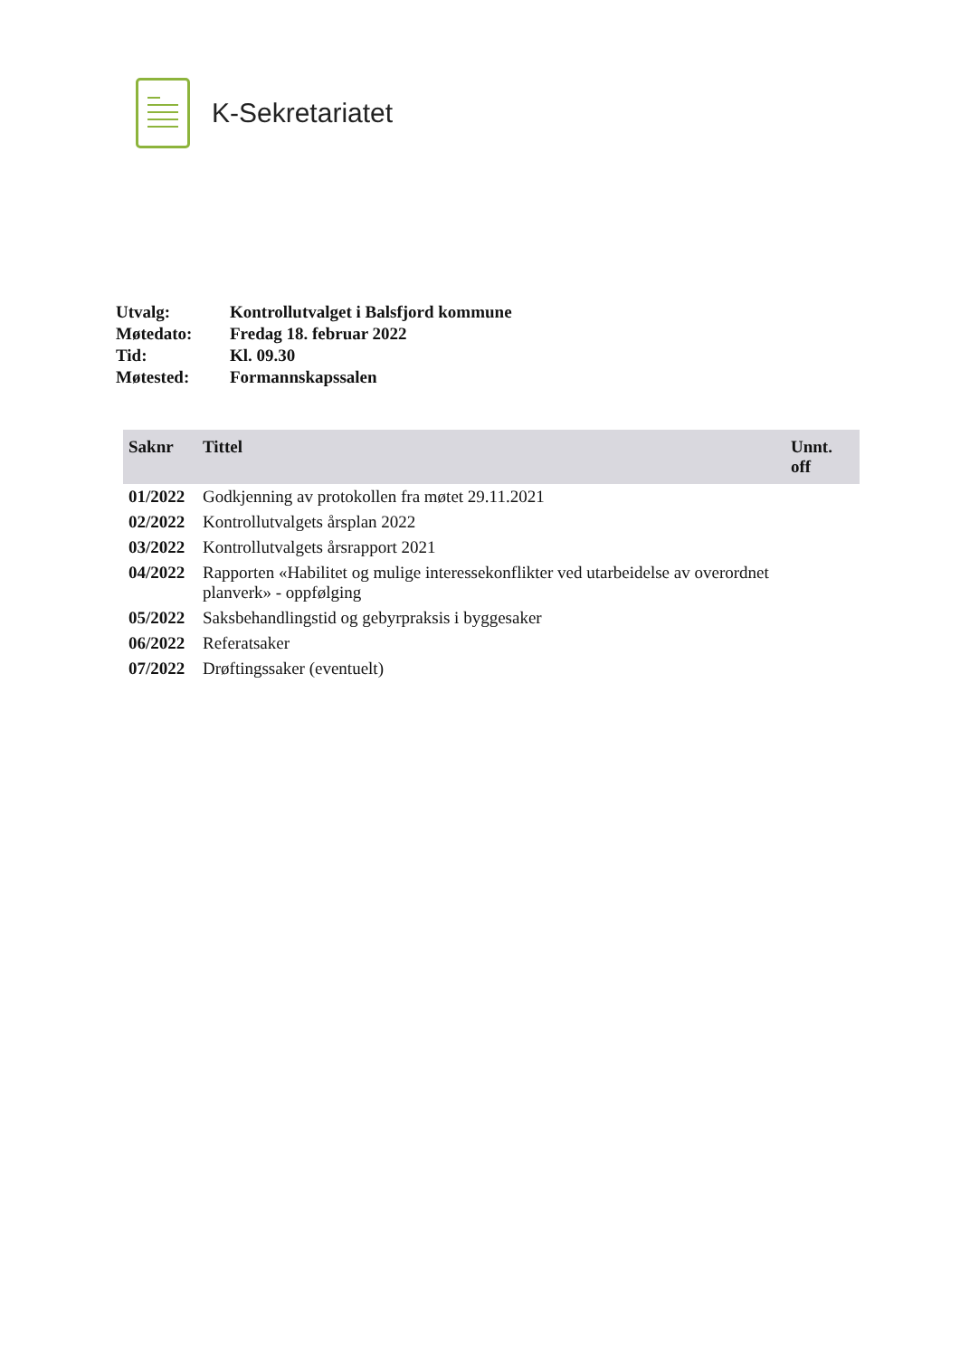K-Sekretariatet
| Utvalg: | Kontrollutvalget i Balsfjord kommune |
| Møtedato: | Fredag 18. februar 2022 |
| Tid: | Kl. 09.30 |
| Møtested: | Formannskapssalen |
| Saknr | Tittel | Unnt. off |
| --- | --- | --- |
| 01/2022 | Godkjenning av protokollen fra møtet 29.11.2021 | |
| 02/2022 | Kontrollutvalgets årsplan 2022 | |
| 03/2022 | Kontrollutvalgets årsrapport 2021 | |
| 04/2022 | Rapporten «Habilitet og mulige interessekonflikter ved utarbeidelse av overordnet planverk» - oppfølging | |
| 05/2022 | Saksbehandlingstid og gebyrpraksis i byggesaker | |
| 06/2022 | Referatsaker | |
| 07/2022 | Drøftingssaker (eventuelt) | |